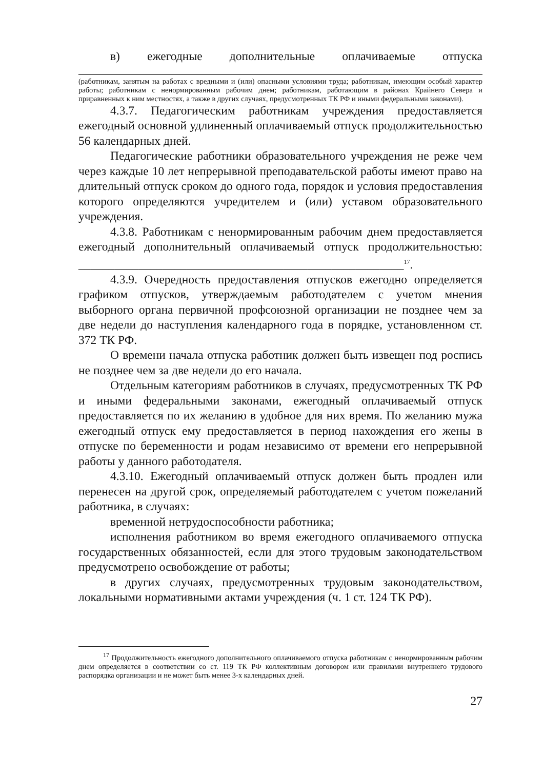в) ежегодные дополнительные оплачиваемые отпуска
(работникам, занятым на работах с вредными и (или) опасными условиями труда; работникам, имеющим особый характер работы; работникам с ненормированным рабочим днем; работникам, работающим в районах Крайнего Севера и приравненных к ним местностях, а также в других случаях, предусмотренных ТК РФ и иными федеральными законами).
4.3.7. Педагогическим работникам учреждения предоставляется ежегодный основной удлиненный оплачиваемый отпуск продолжительностью 56 календарных дней.
Педагогические работники образовательного учреждения не реже чем через каждые 10 лет непрерывной преподавательской работы имеют право на длительный отпуск сроком до одного года, порядок и условия предоставления которого определяются учредителем и (или) уставом образовательного учреждения.
4.3.8. Работникам с ненормированным рабочим днем предоставляется ежегодный дополнительный оплачиваемый отпуск продолжительностью: ______________________________________________________<sup>17</sup>.
4.3.9. Очередность предоставления отпусков ежегодно определяется графиком отпусков, утверждаемым работодателем с учетом мнения выборного органа первичной профсоюзной организации не позднее чем за две недели до наступления календарного года в порядке, установленном ст. 372 ТК РФ.
О времени начала отпуска работник должен быть извещен под роспись не позднее чем за две недели до его начала.
Отдельным категориям работников в случаях, предусмотренных ТК РФ и иными федеральными законами, ежегодный оплачиваемый отпуск предоставляется по их желанию в удобное для них время. По желанию мужа ежегодный отпуск ему предоставляется в период нахождения его жены в отпуске по беременности и родам независимо от времени его непрерывной работы у данного работодателя.
4.3.10. Ежегодный оплачиваемый отпуск должен быть продлен или перенесен на другой срок, определяемый работодателем с учетом пожеланий работника, в случаях:
временной нетрудоспособности работника;
исполнения работником во время ежегодного оплачиваемого отпуска государственных обязанностей, если для этого трудовым законодательством предусмотрено освобождение от работы;
в других случаях, предусмотренных трудовым законодательством, локальными нормативными актами учреждения (ч. 1 ст. 124 ТК РФ).
<sup>17</sup> Продолжительность ежегодного дополнительного оплачиваемого отпуска работникам с ненормированным рабочим днем определяется в соответствии со ст. 119 ТК РФ коллективным договором или правилами внутреннего трудового распорядка организации и не может быть менее 3-х календарных дней.
27